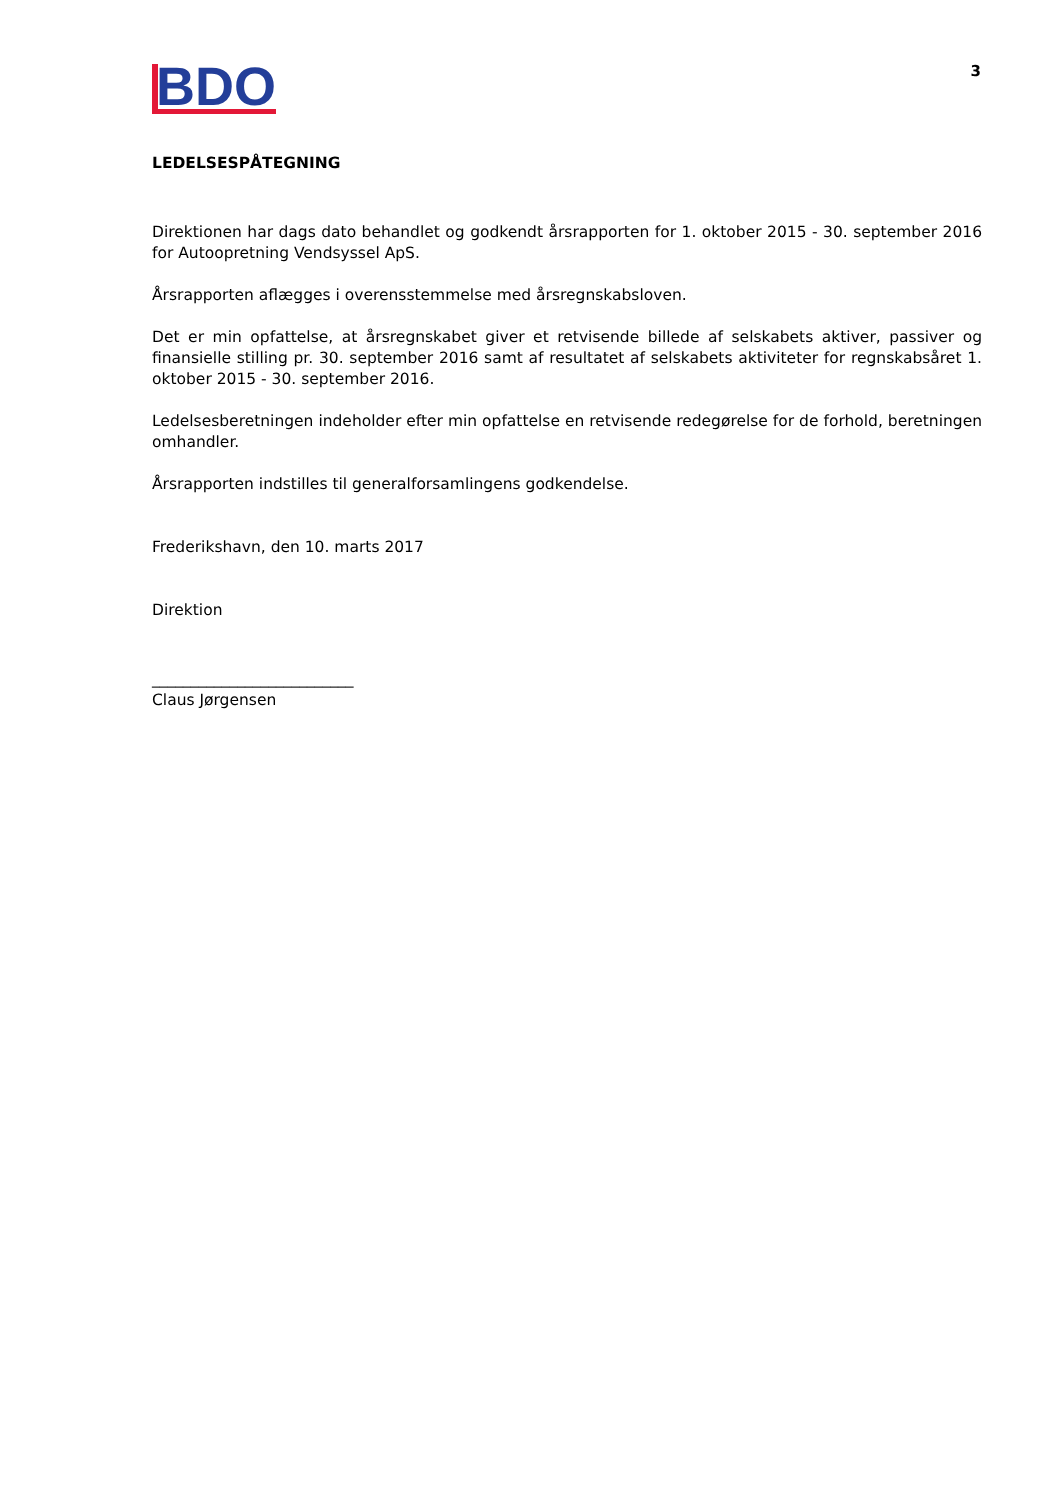3
BDO
LEDELSESPÅTEGNING
Direktionen har dags dato behandlet og godkendt årsrapporten for 1. oktober 2015 - 30. september 2016 for Autoopretning Vendsyssel ApS.
Årsrapporten aflægges i overensstemmelse med årsregnskabsloven.
Det er min opfattelse, at årsregnskabet giver et retvisende billede af selskabets aktiver, passiver og finansielle stilling pr. 30. september 2016 samt af resultatet af selskabets aktiviteter for regnskabsåret 1. oktober 2015 - 30. september 2016.
Ledelsesberetningen indeholder efter min opfattelse en retvisende redegørelse for de forhold, beretningen omhandler.
Årsrapporten indstilles til generalforsamlingens godkendelse.
Frederikshavn, den 10. marts 2017
Direktion
__________________________
Claus Jørgensen